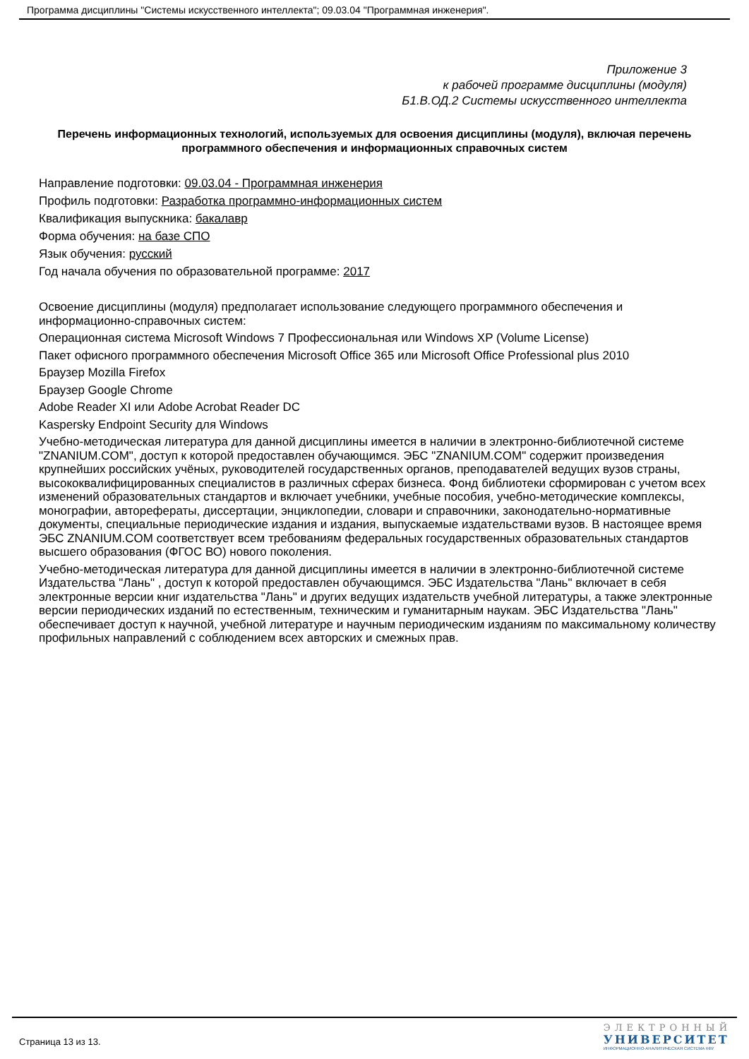Программа дисциплины "Системы искусственного интеллекта"; 09.03.04 "Программная инженерия".
Приложение 3
к рабочей программе дисциплины (модуля)
Б1.В.ОД.2 Системы искусственного интеллекта
Перечень информационных технологий, используемых для освоения дисциплины (модуля), включая перечень программного обеспечения и информационных справочных систем
Направление подготовки: 09.03.04 - Программная инженерия
Профиль подготовки: Разработка программно-информационных систем
Квалификация выпускника: бакалавр
Форма обучения: на базе СПО
Язык обучения: русский
Год начала обучения по образовательной программе: 2017
Освоение дисциплины (модуля) предполагает использование следующего программного обеспечения и информационно-справочных систем:
Операционная система Microsoft Windows 7 Профессиональная или Windows XP (Volume License)
Пакет офисного программного обеспечения Microsoft Office 365 или Microsoft Office Professional plus 2010
Браузер Mozilla Firefox
Браузер Google Chrome
Adobe Reader XI или Adobe Acrobat Reader DC
Kaspersky Endpoint Security для Windows
Учебно-методическая литература для данной дисциплины имеется в наличии в электронно-библиотечной системе "ZNANIUM.COM", доступ к которой предоставлен обучающимся. ЭБС "ZNANIUM.COM" содержит произведения крупнейших российских учёных, руководителей государственных органов, преподавателей ведущих вузов страны, высококвалифицированных специалистов в различных сферах бизнеса. Фонд библиотеки сформирован с учетом всех изменений образовательных стандартов и включает учебники, учебные пособия, учебно-методические комплексы, монографии, авторефераты, диссертации, энциклопедии, словари и справочники, законодательно-нормативные документы, специальные периодические издания и издания, выпускаемые издательствами вузов. В настоящее время ЭБС ZNANIUM.COM соответствует всем требованиям федеральных государственных образовательных стандартов высшего образования (ФГОС ВО) нового поколения.
Учебно-методическая литература для данной дисциплины имеется в наличии в электронно-библиотечной системе Издательства "Лань" , доступ к которой предоставлен обучающимся. ЭБС Издательства "Лань" включает в себя электронные версии книг издательства "Лань" и других ведущих издательств учебной литературы, а также электронные версии периодических изданий по естественным, техническим и гуманитарным наукам. ЭБС Издательства "Лань" обеспечивает доступ к научной, учебной литературе и научным периодическим изданиям по максимальному количеству профильных направлений с соблюдением всех авторских и смежных прав.
Страница 13 из 13.
ЭЛЕКТРОННЫЙ
УНИВЕРСИТЕТ
ИНФОРМАЦИОННО-АНАЛИТИЧЕСКАЯ СИСТЕМА КФУ